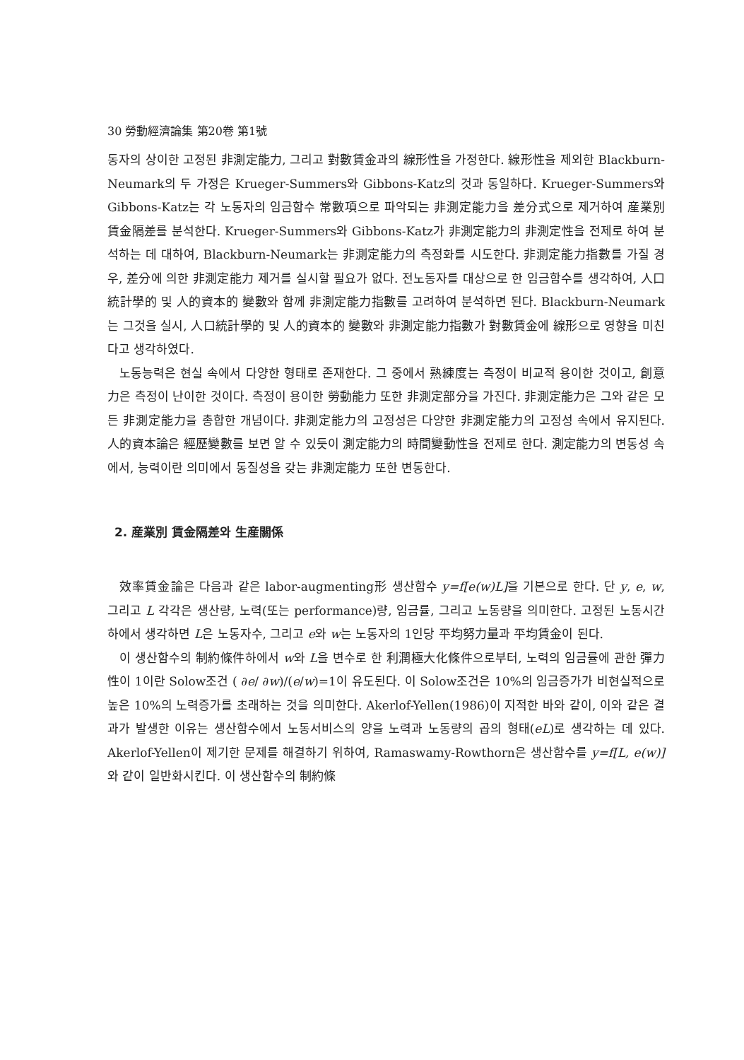30 勞動經濟論集 第20卷 第1號
동자의 상이한 고정된 非測定能力, 그리고 對數賃金과의 線形性을 가정한다. 線形性을 제외한 Blackburn-Neumark의 두 가정은 Krueger-Summers와 Gibbons-Katz의 것과 동일하다. Krueger-Summers와 Gibbons-Katz는 각 노동자의 임금함수 常數項으로 파악되는 非測定能力을 差分式으로 제거하여 産業別 賃金隔差를 분석한다. Krueger-Summers와 Gibbons-Katz가 非測定能力의 非測定性을 전제로 하여 분석하는 데 대하여, Blackburn-Neumark는 非測定能力의 측정화를 시도한다. 非測定能力指數를 가질 경우, 差分에 의한 非測定能力 제거를 실시할 필요가 없다. 전노동자를 대상으로 한 임금함수를 생각하여, 人口統計學的 및 人的資本的 變數와 함께 非測定能力指數를 고려하여 분석하면 된다. Blackburn-Neumark는 그것을 실시, 人口統計學的 및 人的資本的 變數와 非測定能力指數가 對數賃金에 線形으로 영향을 미친다고 생각하였다.
노동능력은 현실 속에서 다양한 형태로 존재한다. 그 중에서 熟練度는 측정이 비교적 용이한 것이고, 創意力은 측정이 난이한 것이다. 측정이 용이한 勞動能力 또한 非測定部分을 가진다. 非測定能力은 그와 같은 모든 非測定能力을 총합한 개념이다. 非測定能力의 고정성은 다양한 非測定能力의 고정성 속에서 유지된다. 人的資本論은 經歷變數를 보면 알 수 있듯이 測定能力의 時間變動性을 전제로 한다. 測定能力의 변동성 속에서, 능력이란 의미에서 동질성을 갖는 非測定能力 또한 변동한다.
2. 産業別 賃金隔差와 生産關係
效率賃金論은 다음과 같은 labor-augmenting形 생산함수 y=f[e(w)L] 을 기본으로 한다. 단 y, e, w, 그리고 L 각각은 생산량, 노력(또는 performance)량, 임금률, 그리고 노동량을 의미한다. 고정된 노동시간하에서 생각하면 L은 노동자수, 그리고 e와 w는 노동자의 1인당 平均努力量과 平均賃金이 된다.
이 생산함수의 制約條件하에서 w와 L을 변수로 한 利潤極大化條件으로부터, 노력의 임금률에 관한 彈力性이 1이란 Solow조건 ( ∂e/ ∂w)/(e/w)=1이 유도된다. 이 Solow조건은 10%의 임금증가가 비현실적으로 높은 10%의 노력증가를 초래하는 것을 의미한다. Akerlof-Yellen(1986)이 지적한 바와 같이, 이와 같은 결과가 발생한 이유는 생산함수에서 노동서비스의 양을 노력과 노동량의 곱의 형태(eL)로 생각하는 데 있다. Akerlof-Yellen이 제기한 문제를 해결하기 위하여, Ramaswamy-Rowthorn은 생산함수를 y=f[L, e(w)] 와 같이 일반화시킨다. 이 생산함수의 制約條